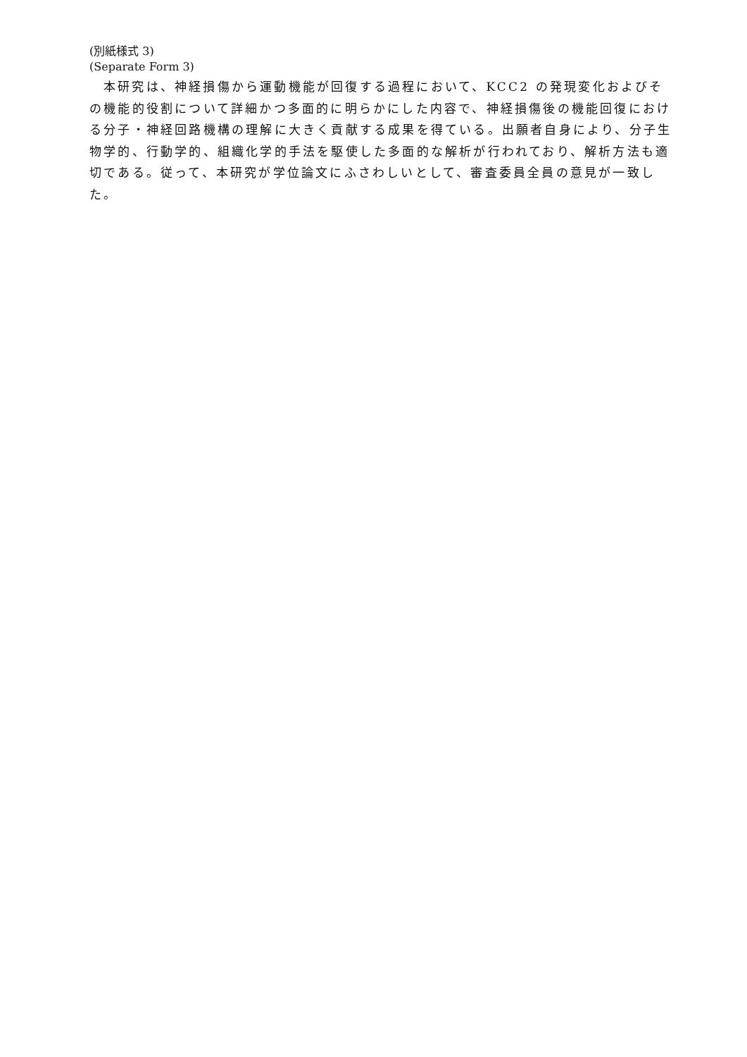(別紙様式 3)
(Separate Form 3)
本研究は、神経損傷から運動機能が回復する過程において、KCC2 の発現変化およびその機能的役割について詳細かつ多面的に明らかにした内容で、神経損傷後の機能回復における分子・神経回路機構の理解に大きく貢献する成果を得ている。出願者自身により、分子生物学的、行動学的、組織化学的手法を駆使した多面的な解析が行われており、解析方法も適切である。従って、本研究が学位論文にふさわしいとして、審査委員全員の意見が一致した。